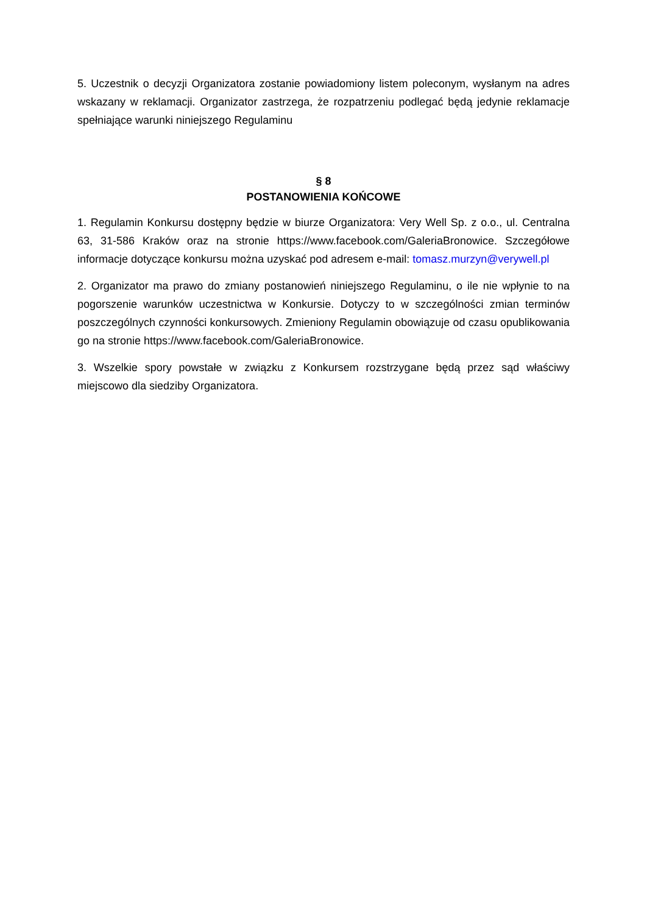5. Uczestnik o decyzji Organizatora zostanie powiadomiony listem poleconym, wysłanym na adres wskazany w reklamacji. Organizator zastrzega, że rozpatrzeniu podlegać będą jedynie reklamacje spełniające warunki niniejszego Regulaminu
§ 8
POSTANOWIENIA KOŃCOWE
1. Regulamin Konkursu dostępny będzie w biurze Organizatora: Very Well Sp. z o.o., ul. Centralna 63, 31-586 Kraków oraz na stronie https://www.facebook.com/GaleriaBronowice. Szczegółowe informacje dotyczące konkursu można uzyskać pod adresem e-mail: tomasz.murzyn@verywell.pl
2. Organizator ma prawo do zmiany postanowień niniejszego Regulaminu, o ile nie wpłynie to na pogorszenie warunków uczestnictwa w Konkursie. Dotyczy to w szczególności zmian terminów poszczególnych czynności konkursowych. Zmieniony Regulamin obowiązuje od czasu opublikowania go na stronie https://www.facebook.com/GaleriaBronowice.
3. Wszelkie spory powstałe w związku z Konkursem rozstrzygane będą przez sąd właściwy miejscowo dla siedziby Organizatora.